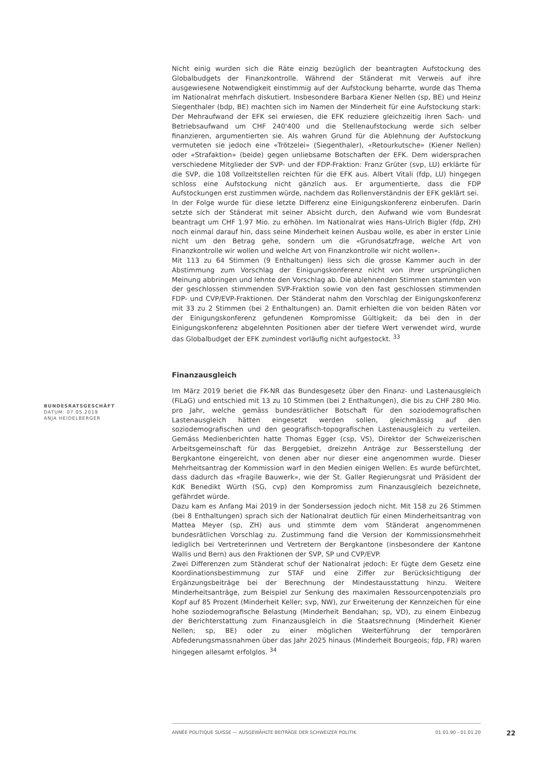Nicht einig wurden sich die Räte einzig bezüglich der beantragten Aufstockung des Globalbudgets der Finanzkontrolle. Während der Ständerat mit Verweis auf ihre ausgewiesene Notwendigkeit einstimmig auf der Aufstockung beharrte, wurde das Thema im Nationalrat mehrfach diskutiert. Insbesondere Barbara Kiener Nellen (sp, BE) und Heinz Siegenthaler (bdp, BE) machten sich im Namen der Minderheit für eine Aufstockung stark: Der Mehraufwand der EFK sei erwiesen, die EFK reduziere gleichzeitig ihren Sach- und Betriebsaufwand um CHF 240'400 und die Stellenaufstockung werde sich selber finanzieren, argumentierten sie. Als wahren Grund für die Ablehnung der Aufstockung vermuteten sie jedoch eine «Trötzelei» (Siegenthaler), «Retourkutsche» (Kiener Nellen) oder «Strafaktion» (beide) gegen unliebsame Botschaften der EFK. Dem widersprachen verschiedene Mitglieder der SVP- und der FDP-Fraktion: Franz Grüter (svp, LU) erklärte für die SVP, die 108 Vollzeitstellen reichten für die EFK aus. Albert Vitali (fdp, LU) hingegen schloss eine Aufstockung nicht gänzlich aus. Er argumentierte, dass die FDP Aufstockungen erst zustimmen würde, nachdem das Rollenverständnis der EFK geklärt sei.
In der Folge wurde für diese letzte Differenz eine Einigungskonferenz einberufen. Darin setzte sich der Ständerat mit seiner Absicht durch, den Aufwand wie vom Bundesrat beantragt um CHF 1.97 Mio. zu erhöhen. Im Nationalrat wies Hans-Ulrich Bigler (fdp, ZH) noch einmal darauf hin, dass seine Minderheit keinen Ausbau wolle, es aber in erster Linie nicht um den Betrag gehe, sondern um die «Grundsatzfrage, welche Art von Finanzkontrolle wir wollen und welche Art von Finanzkontrolle wir nicht wollen».
Mit 113 zu 64 Stimmen (9 Enthaltungen) liess sich die grosse Kammer auch in der Abstimmung zum Vorschlag der Einigungskonferenz nicht von ihrer ursprünglichen Meinung abbringen und lehnte den Vorschlag ab. Die ablehnenden Stimmen stammten von der geschlossen stimmenden SVP-Fraktion sowie von den fast geschlossen stimmenden FDP- und CVP/EVP-Fraktionen. Der Ständerat nahm den Vorschlag der Einigungskonferenz mit 33 zu 2 Stimmen (bei 2 Enthaltungen) an. Damit erhielten die von beiden Räten vor der Einigungskonferenz gefundenen Kompromisse Gültigkeit; da bei den in der Einigungskonferenz abgelehnten Positionen aber der tiefere Wert verwendet wird, wurde das Globalbudget der EFK zumindest vorläufig nicht aufgestockt. <sup>33</sup>
Finanzausgleich
Im März 2019 beriet die FK-NR das Bundesgesetz über den Finanz- und Lastenausgleich (FiLaG) und entschied mit 13 zu 10 Stimmen (bei 2 Enthaltungen), die bis zu CHF 280 Mio. pro Jahr, welche gemäss bundesrätlicher Botschaft für den soziodemografischen Lastenausgleich hätten eingesetzt werden sollen, gleichmässig auf den soziodemografischen und den geografisch-topografischen Lastenausgleich zu verteilen. Gemäss Medienberichten hatte Thomas Egger (csp, VS), Direktor der Schweizerischen Arbeitsgemeinschaft für das Berggebiet, dreizehn Anträge zur Besserstellung der Bergkantone eingereicht, von denen aber nur dieser eine angenommen wurde. Dieser Mehrheitsantrag der Kommission warf in den Medien einigen Wellen: Es wurde befürchtet, dass dadurch das «fragile Bauwerk», wie der St. Galler Regierungsrat und Präsident der KdK Benedikt Würth (SG, cvp) den Kompromiss zum Finanzausgleich bezeichnete, gefährdet würde.
Dazu kam es Anfang Mai 2019 in der Sondersession jedoch nicht. Mit 158 zu 26 Stimmen (bei 8 Enthaltungen) sprach sich der Nationalrat deutlich für einen Minderheitsantrag von Mattea Meyer (sp, ZH) aus und stimmte dem vom Ständerat angenommenen bundesrätlichen Vorschlag zu. Zustimmung fand die Version der Kommissionsmehrheit lediglich bei Vertreterinnen und Vertretern der Bergkantone (insbesondere der Kantone Wallis und Bern) aus den Fraktionen der SVP, SP und CVP/EVP.
Zwei Differenzen zum Ständerat schuf der Nationalrat jedoch: Er fügte dem Gesetz eine Koordinationsbestimmung zur STAF und eine Ziffer zur Berücksichtigung der Ergänzungsbeiträge bei der Berechnung der Mindestausstattung hinzu. Weitere Minderheitsanträge, zum Beispiel zur Senkung des maximalen Ressourcenpotenzials pro Kopf auf 85 Prozent (Minderheit Keller; svp, NW), zur Erweiterung der Kennzeichen für eine hohe soziodemografische Belastung (Minderheit Bendahan; sp, VD), zu einem Einbezug der Berichterstattung zum Finanzausgleich in die Staatsrechnung (Minderheit Kiener Nellen; sp, BE) oder zu einer möglichen Weiterführung der temporären Abfederungsmassnahmen über das Jahr 2025 hinaus (Minderheit Bourgeois; fdp, FR) waren hingegen allesamt erfolglos. <sup>34</sup>
BUNDESRATSGESCHÄFT
DATUM: 07.05.2019
ANJA HEIDELBERGER
ANNÉE POLITIQUE SUISSE — AUSGEWÄHLTE BEITRÄGE DER SCHWEIZER POLITIK 01.01.90 - 01.01.20
22